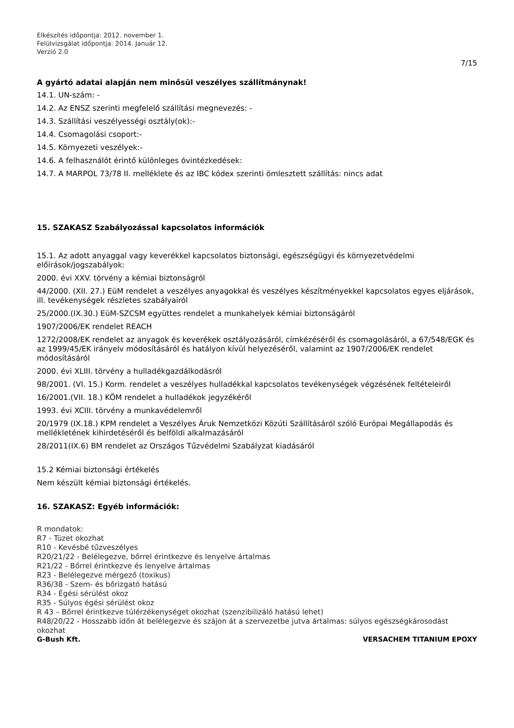Elkészítés időpontja: 2012. november 1.
Felülvizsgálat időpontja: 2014. Január 12.
Verzió 2.0
7/15
A gyártó adatai alapján nem minősül veszélyes szállítmánynak!
14.1. UN-szám: -
14.2. Az ENSZ szerinti megfelelő szállítási megnevezés: -
14.3. Szállítási veszélyességi osztály(ok):-
14.4. Csomagolási csoport:-
14.5. Környezeti veszélyek:-
14.6. A felhasználót érintő különleges óvintézkedések:
14.7. A MARPOL 73/78 II. melléklete és az IBC kódex szerinti ömlesztett szállítás: nincs adat
15. SZAKASZ Szabályozással kapcsolatos információk
15.1. Az adott anyaggal vagy keverékkel kapcsolatos biztonsági, egészségügyi és környezetvédelmi előírások/jogszabályok:
2000. évi XXV. törvény a kémiai biztonságról
44/2000. (XII. 27.) EüM rendelet a veszélyes anyagokkal és veszélyes készítményekkel kapcsolatos egyes eljárások, ill. tevékenységek részletes szabályairól
25/2000.(IX.30.) EüM-SZCSM együttes rendelet a munkahelyek kémiai biztonságáról
1907/2006/EK rendelet REACH
1272/2008/EK rendelet az anyagok és keverékek osztályozásáról, címkézéséről és csomagolásáról, a 67/548/EGK és az 1999/45/EK irányelv módosításáról és hatályon kívül helyezéséről, valamint az 1907/2006/EK rendelet módosításáról
2000. évi XLIII. törvény a hulladékgazdálkodásról
98/2001. (VI. 15.) Korm. rendelet a veszélyes hulladékkal kapcsolatos tevékenységek végzésének feltételeiről
16/2001.(VII. 18.) KÖM rendelet a hulladékok jegyzékéről
1993. évi XCIII. törvény a munkavédelemről
20/1979 (IX.18.) KPM rendelet a Veszélyes Áruk Nemzetközi Közúti Szállításáról szóló Európai Megállapodás és mellékletének kihirdetéséről és belföldi alkalmazásáról
28/2011(IX.6) BM rendelet az Országos Tűzvédelmi Szabályzat kiadásáról
15.2 Kémiai biztonsági értékelés
Nem készült kémiai biztonsági értékelés.
16. SZAKASZ: Egyéb információk:
R mondatok:
R7 - Tüzet okozhat
R10 - Kevésbé tűzveszélyes
R20/21/22 - Belélegezve, bőrrel érintkezve és lenyelve ártalmas
R21/22 - Bőrrel érintkezve és lenyelve ártalmas
R23 - Belélegezve mérgező (toxikus)
R36/38 - Szem- és bőrizgató hatású
R34 - Égési sérülést okoz
R35 - Súlyos égési sérülést okoz
R 43 – Bőrrel érintkezve túlérzékenységet okozhat (szenzibilizáló hatású lehet)
R48/20/22 - Hosszabb időn át belélegezve és szájon át a szervezetbe jutva ártalmas: súlyos egészségkárosodást okozhat
G-Bush Kft. VERSACHEM TITANIUM EPOXY